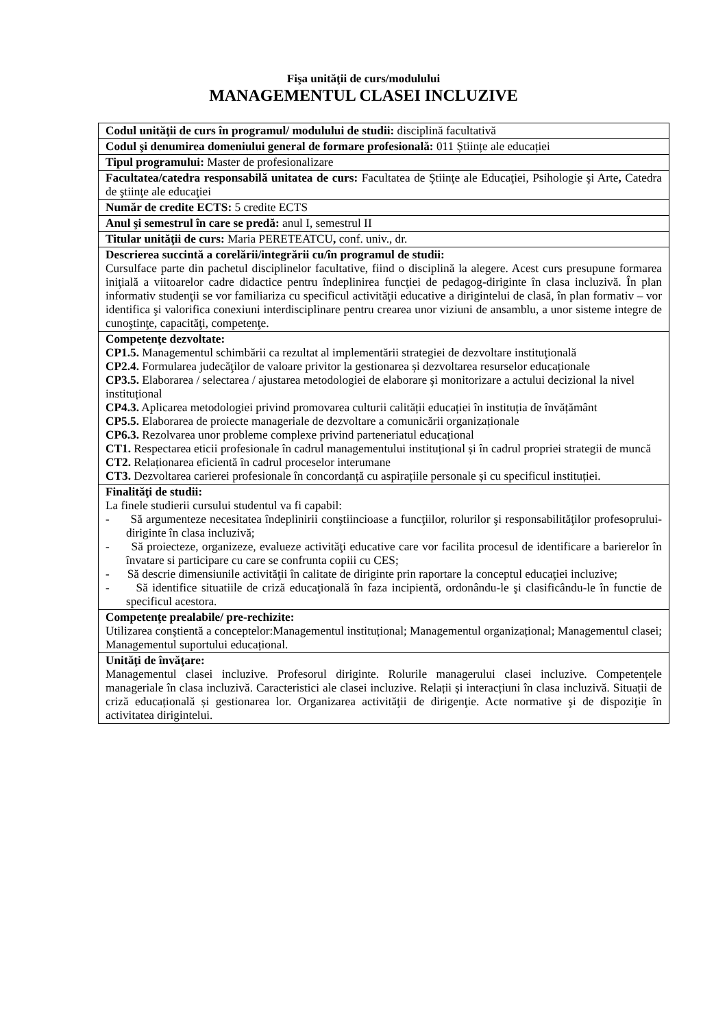Fişa unităţii de curs/modulului
MANAGEMENTUL CLASEI INCLUZIVE
| Codul unităţii de curs în programul/ modulului de studii: disciplină facultativă |
| Codul şi denumirea domeniului general de formare profesională: 011 Științe ale educației |
| Tipul programului: Master de profesionalizare |
| Facultatea/catedra responsabilă unitatea de curs: Facultatea de Ştiinţe ale Educaţiei, Psihologie şi Arte , Catedra de ştiinţe ale educaţiei |
| Număr de credite ECTS: 5 credite ECTS |
| Anul şi semestrul în care se predă: anul I, semestrul II |
| Titular unităţii de curs: Maria PERETEATCU , conf. univ., dr. |
| Descrierea succintă a corelării/integrării cu/în programul de studii: Cursulface parte din pachetul disciplinelor facultative, fiind o disciplină la alegere. Acest curs presupune formarea iniţială a viitoarelor cadre didactice pentru îndeplinirea funcţiei de pedagog-diriginte în clasa incluzivă. În plan informativ studenţii se vor familiariza cu specificul activităţii educative a dirigintelui de clasă, în plan formativ – vor identifica şi valorifica conexiuni interdisciplinare pentru crearea unor viziuni de ansamblu, a unor sisteme integre de cunoştinţe, capacităţi, competenţe. |
| Competenţe dezvoltate: CP1.5. Managementul schimbării ca rezultat al implementării strategiei de dezvoltare instituţională CP2.4. Formularea judecăţilor de valoare privitor la gestionarea și dezvoltarea resurselor educaționale CP3.5. Elaborarea / selectarea / ajustarea metodologiei de elaborare şi monitorizare a actului decizional la nivel instituțional CP4.3. Aplicarea metodologiei privind promovarea culturii calității educației în instituția de învățământ CP5.5. Elaborarea de proiecte manageriale de dezvoltare a comunicării organizaționale CP6.3. Rezolvarea unor probleme complexe privind parteneriatul educațional CT1. Respectarea eticii profesionale în cadrul managementului instituțional și în cadrul propriei strategii de muncă CT2. Relaționarea eficientă în cadrul proceselor interumane CT3. Dezvoltarea carierei profesionale în concordanță cu aspirațiile personale și cu specificul instituției. |
| Finalităţi de studii: La finele studierii cursului studentul va fi capabil: - Să argumenteze necesitatea îndeplinirii conştiincioase a funcţiilor, rolurilor şi responsabilităţilor profesoprului-diriginte în clasa incluzivă; - Să proiecteze, organizeze, evalueze activităţi educative care vor facilita procesul de identificare a barierelor în învatare si participare cu care se confrunta copiii cu CES; - Să descrie dimensiunile activităţii în calitate de diriginte prin raportare la conceptul educaţiei incluzive; - Să identifice situatiile de criză educaţională în faza incipientă, ordonându-le şi clasificându-le în functie de specificul acestora. |
| Competenţe prealabile/ pre-rechizite: Utilizarea conştientă a conceptelor:Managementul instituțional; Managementul organizațional; Managementul clasei; Managementul suportului educațional. |
| Unităţi de învăţare: Managementul clasei incluzive. Profesorul diriginte. Rolurile managerului clasei incluzive. Competențele manageriale în clasa incluzivă. Caracteristici ale clasei incluzive. Relații și interacțiuni în clasa incluzivă. Situații de criză educațională și gestionarea lor. Organizarea activităţii de dirigenţie. Acte normative şi de dispoziţie în activitatea dirigintelui. |